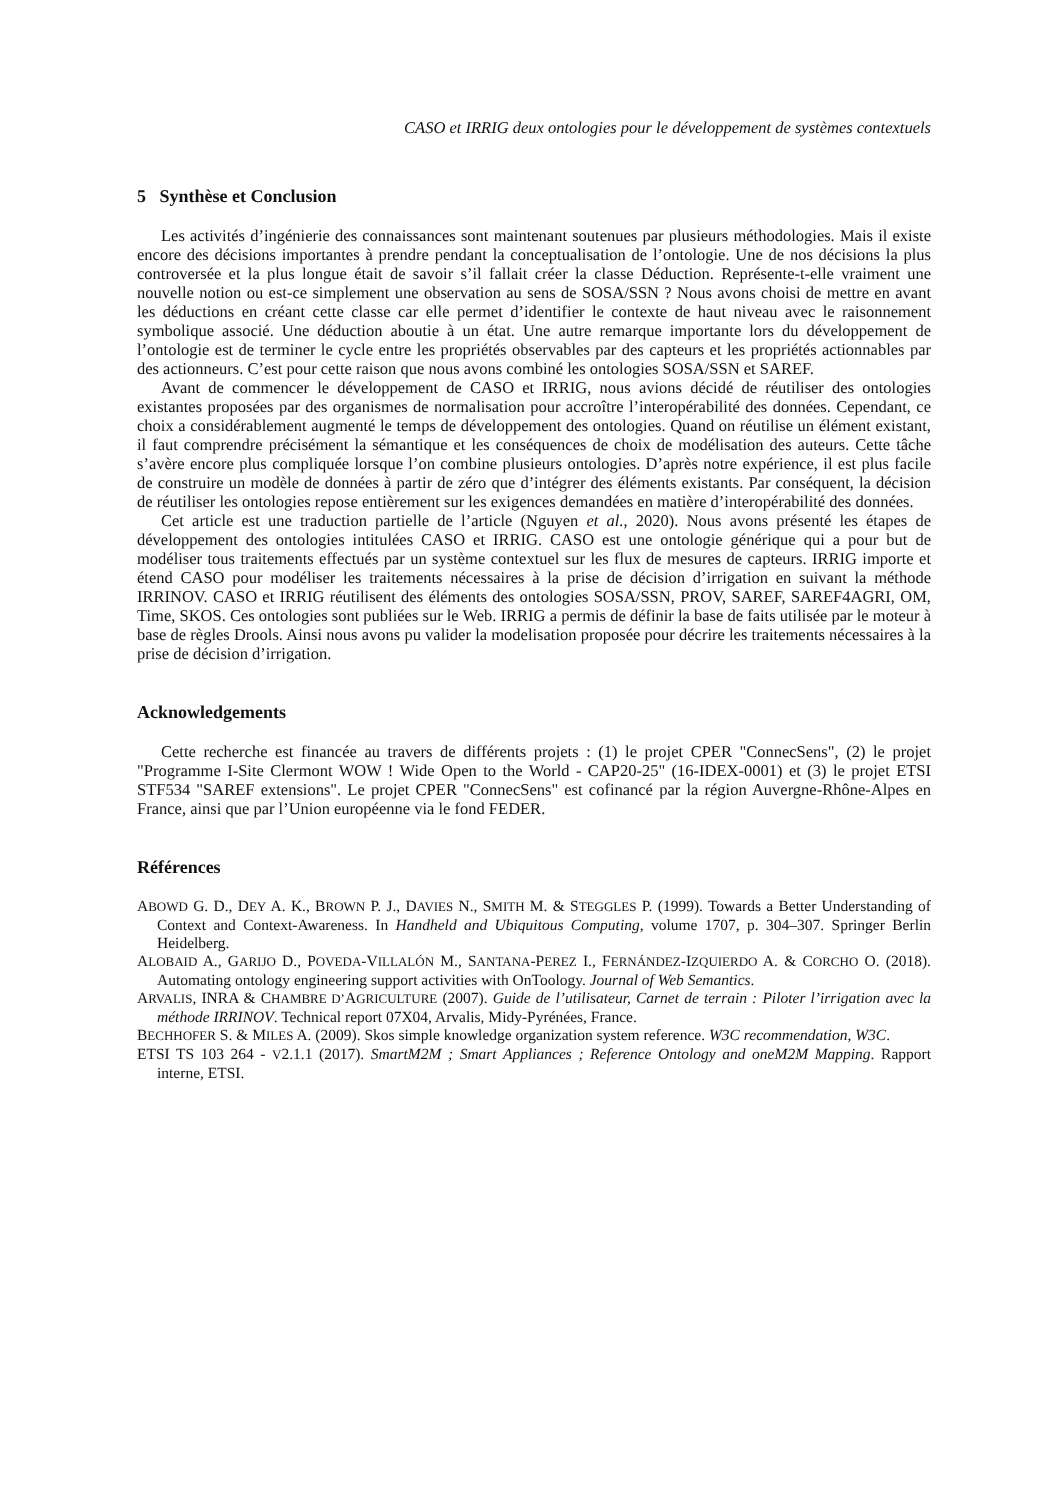CASO et IRRIG deux ontologies pour le développement de systèmes contextuels
5 Synthèse et Conclusion
Les activités d’ingénierie des connaissances sont maintenant soutenues par plusieurs méthodologies. Mais il existe encore des décisions importantes à prendre pendant la conceptualisation de l’ontologie. Une de nos décisions la plus controversée et la plus longue était de savoir s’il fallait créer la classe Déduction. Représente-t-elle vraiment une nouvelle notion ou est-ce simplement une observation au sens de SOSA/SSN ? Nous avons choisi de mettre en avant les déductions en créant cette classe car elle permet d’identifier le contexte de haut niveau avec le raisonnement symbolique associé. Une déduction aboutie à un état. Une autre remarque importante lors du développement de l’ontologie est de terminer le cycle entre les propriétés observables par des capteurs et les propriétés actionnables par des actionneurs. C’est pour cette raison que nous avons combiné les ontologies SOSA/SSN et SAREF.
Avant de commencer le développement de CASO et IRRIG, nous avions décidé de réutiliser des ontologies existantes proposées par des organismes de normalisation pour accroître l’interopérabilité des données. Cependant, ce choix a considérablement augmenté le temps de développement des ontologies. Quand on réutilise un élément existant, il faut comprendre précisément la sémantique et les conséquences de choix de modélisation des auteurs. Cette tâche s’avère encore plus compliquée lorsque l’on combine plusieurs ontologies. D’après notre expérience, il est plus facile de construire un modèle de données à partir de zéro que d’intégrer des éléments existants. Par conséquent, la décision de réutiliser les ontologies repose entièrement sur les exigences demandées en matière d’interopérabilité des données.
Cet article est une traduction partielle de l’article (Nguyen et al., 2020). Nous avons présenté les étapes de développement des ontologies intitulées CASO et IRRIG. CASO est une ontologie générique qui a pour but de modéliser tous traitements effectués par un système contextuel sur les flux de mesures de capteurs. IRRIG importe et étend CASO pour modéliser les traitements nécessaires à la prise de décision d’irrigation en suivant la méthode IRRINOV. CASO et IRRIG réutilisent des éléments des ontologies SOSA/SSN, PROV, SAREF, SAREF4AGRI, OM, Time, SKOS. Ces ontologies sont publiées sur le Web. IRRIG a permis de définir la base de faits utilisée par le moteur à base de règles Drools. Ainsi nous avons pu valider la modelisation proposée pour décrire les traitements nécessaires à la prise de décision d’irrigation.
Acknowledgements
Cette recherche est financée au travers de différents projets : (1) le projet CPER "ConnecSens", (2) le projet "Programme I-Site Clermont WOW ! Wide Open to the World - CAP20-25" (16-IDEX-0001) et (3) le projet ETSI STF534 "SAREF extensions". Le projet CPER "ConnecSens" est cofinancé par la région Auvergne-Rhône-Alpes en France, ainsi que par l’Union européenne via le fond FEDER.
Références
ABOWD G. D., DEY A. K., BROWN P. J., DAVIES N., SMITH M. & STEGGLES P. (1999). Towards a Better Understanding of Context and Context-Awareness. In Handheld and Ubiquitous Computing, volume 1707, p. 304–307. Springer Berlin Heidelberg.
ALOBAID A., GARIJO D., POVEDA-VILLALÓN M., SANTANA-PEREZ I., FERNÁNDEZ-IZQUIERDO A. & CORCHO O. (2018). Automating ontology engineering support activities with OnToology. Journal of Web Semantics.
ARVALIS, INRA & CHAMBRE D’AGRICULTURE (2007). Guide de l’utilisateur, Carnet de terrain : Piloter l’irrigation avec la méthode IRRINOV. Technical report 07X04, Arvalis, Midy-Pyrénées, France.
BECHHOFER S. & MILES A. (2009). Skos simple knowledge organization system reference. W3C recommendation, W3C.
ETSI TS 103 264 - V2.1.1 (2017). SmartM2M ; Smart Appliances ; Reference Ontology and oneM2M Mapping. Rapport interne, ETSI.